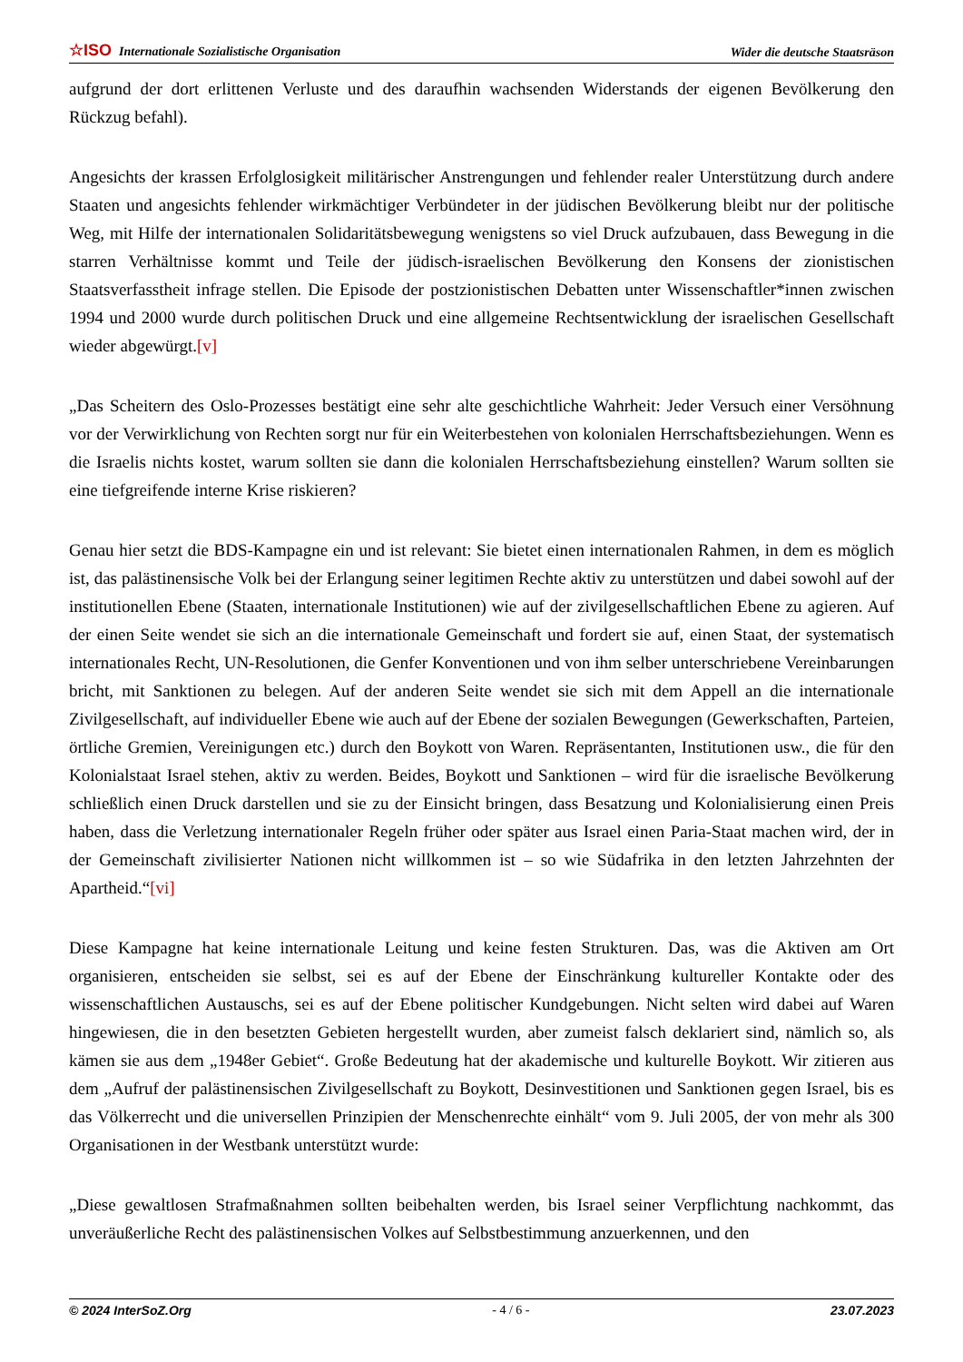☆ISO Internationale Sozialistische Organisation
Wider die deutsche Staatsräson
aufgrund der dort erlittenen Verluste und des daraufhin wachsenden Widerstands der eigenen Bevölkerung den Rückzug befahl).
Angesichts der krassen Erfolglosigkeit militärischer Anstrengungen und fehlender realer Unterstützung durch andere Staaten und angesichts fehlender wirkmächtiger Verbündeter in der jüdischen Bevölkerung bleibt nur der politische Weg, mit Hilfe der internationalen Solidaritätsbewegung wenigstens so viel Druck aufzubauen, dass Bewegung in die starren Verhältnisse kommt und Teile der jüdisch-israelischen Bevölkerung den Konsens der zionistischen Staatsverfasstheit infrage stellen. Die Episode der postzionistischen Debatten unter Wissenschaftler*innen zwischen 1994 und 2000 wurde durch politischen Druck und eine allgemeine Rechtsentwicklung der israelischen Gesellschaft wieder abgewürgt.[v]
„Das Scheitern des Oslo-Prozesses bestätigt eine sehr alte geschichtliche Wahrheit: Jeder Versuch einer Versöhnung vor der Verwirklichung von Rechten sorgt nur für ein Weiterbestehen von kolonialen Herrschaftsbeziehungen. Wenn es die Israelis nichts kostet, warum sollten sie dann die kolonialen Herrschaftsbeziehung einstellen? Warum sollten sie eine tiefgreifende interne Krise riskieren?
Genau hier setzt die BDS-Kampagne ein und ist relevant: Sie bietet einen internationalen Rahmen, in dem es möglich ist, das palästinensische Volk bei der Erlangung seiner legitimen Rechte aktiv zu unterstützen und dabei sowohl auf der institutionellen Ebene (Staaten, internationale Institutionen) wie auf der zivilgesellschaftlichen Ebene zu agieren. Auf der einen Seite wendet sie sich an die internationale Gemeinschaft und fordert sie auf, einen Staat, der systematisch internationales Recht, UN-Resolutionen, die Genfer Konventionen und von ihm selber unterschriebene Vereinbarungen bricht, mit Sanktionen zu belegen. Auf der anderen Seite wendet sie sich mit dem Appell an die internationale Zivilgesellschaft, auf individueller Ebene wie auch auf der Ebene der sozialen Bewegungen (Gewerkschaften, Parteien, örtliche Gremien, Vereinigungen etc.) durch den Boykott von Waren. Repräsentanten, Institutionen usw., die für den Kolonialstaat Israel stehen, aktiv zu werden. Beides, Boykott und Sanktionen – wird für die israelische Bevölkerung schließlich einen Druck darstellen und sie zu der Einsicht bringen, dass Besatzung und Kolonialisierung einen Preis haben, dass die Verletzung internationaler Regeln früher oder später aus Israel einen Paria-Staat machen wird, der in der Gemeinschaft zivilisierter Nationen nicht willkommen ist – so wie Südafrika in den letzten Jahrzehnten der Apartheid.“[vi]
Diese Kampagne hat keine internationale Leitung und keine festen Strukturen. Das, was die Aktiven am Ort organisieren, entscheiden sie selbst, sei es auf der Ebene der Einschränkung kultureller Kontakte oder des wissenschaftlichen Austauschs, sei es auf der Ebene politischer Kundgebungen. Nicht selten wird dabei auf Waren hingewiesen, die in den besetzten Gebieten hergestellt wurden, aber zumeist falsch deklariert sind, nämlich so, als kämen sie aus dem „1948er Gebiet“. Große Bedeutung hat der akademische und kulturelle Boykott. Wir zitieren aus dem „Aufruf der palästinensischen Zivilgesellschaft zu Boykott, Desinvestitionen und Sanktionen gegen Israel, bis es das Völkerrecht und die universellen Prinzipien der Menschenrechte einhält“ vom 9. Juli 2005, der von mehr als 300 Organisationen in der Westbank unterstützt wurde:
„Diese gewaltlosen Strafmaßnahmen sollten beibehalten werden, bis Israel seiner Verpflichtung nachkommt, das unveräußerliche Recht des palästinensischen Volkes auf Selbstbestimmung anzuerkennen, und den
© 2024 InterSoZ.Org - 4 / 6 - 23.07.2023